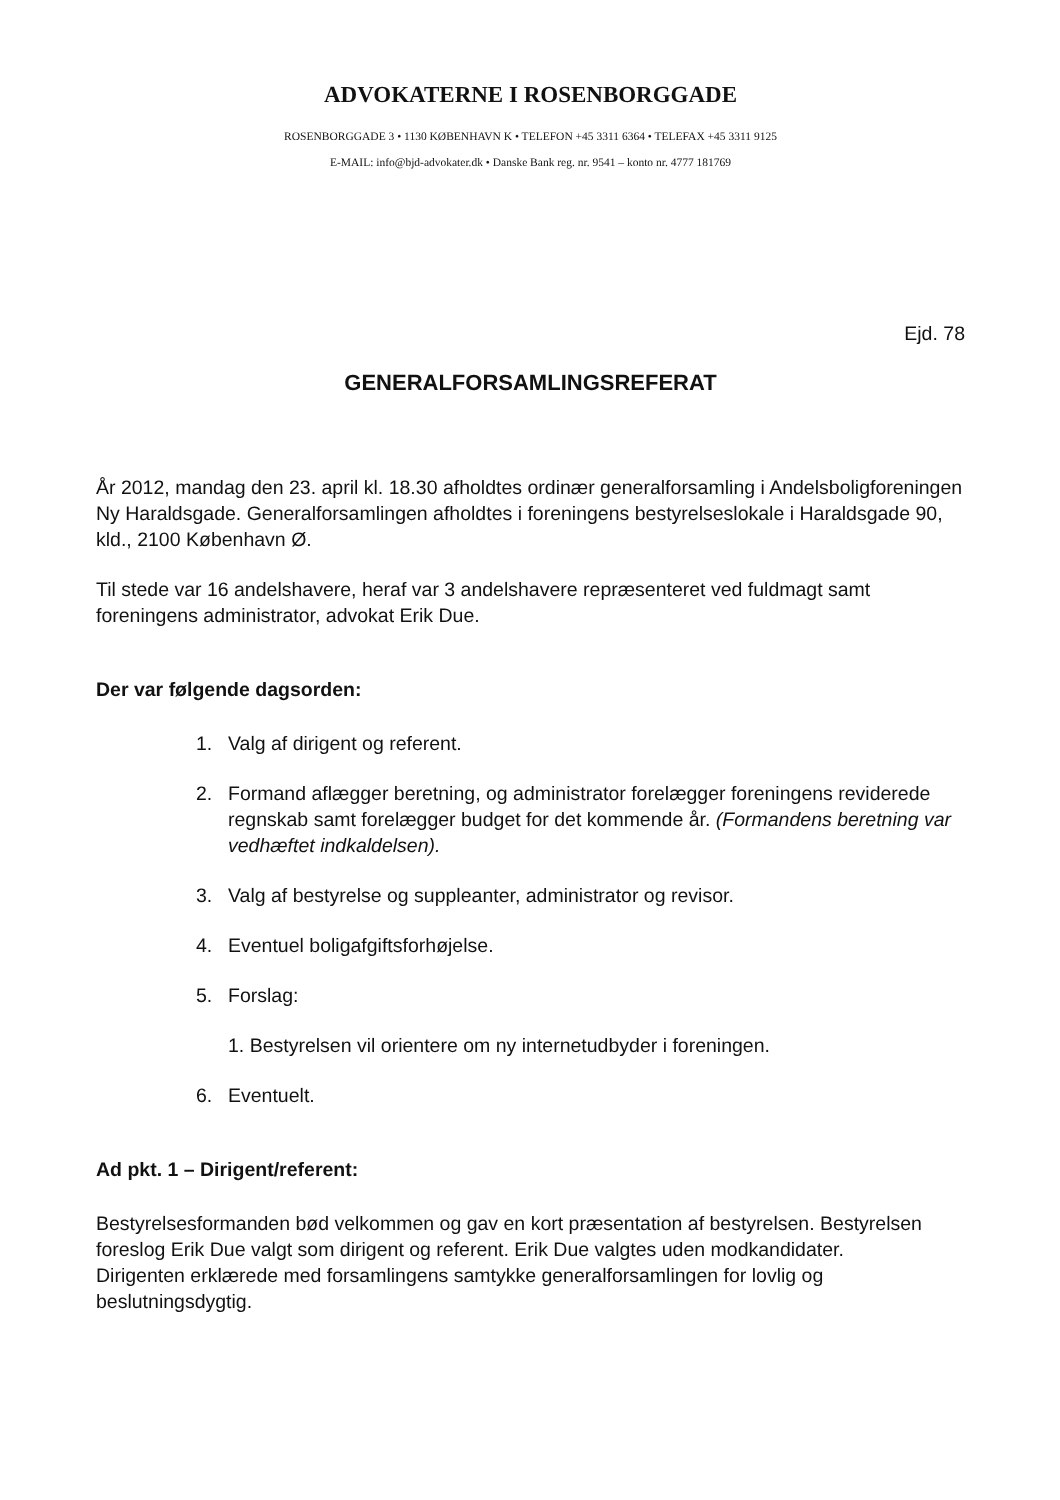ADVOKATERNE I ROSENBORGGADE
ROSENBORGGADE 3 • 1130 KØBENHAVN K • TELEFON +45 3311 6364 • TELEFAX +45 3311 9125
E-MAIL: info@bjd-advokater.dk • Danske Bank reg. nr. 9541 – konto nr. 4777 181769
Ejd. 78
GENERALFORSAMLINGSREFERAT
År 2012, mandag den 23. april kl. 18.30 afholdtes ordinær generalforsamling i Andelsboligforeningen Ny Haraldsgade. Generalforsamlingen afholdtes i foreningens bestyrelseslokale i Haraldsgade 90, kld., 2100 København Ø.
Til stede var 16 andelshavere, heraf var 3 andelshavere repræsenteret ved fuldmagt samt foreningens administrator, advokat Erik Due.
Der var følgende dagsorden:
1. Valg af dirigent og referent.
2. Formand aflægger beretning, og administrator forelægger foreningens reviderede regnskab samt forelægger budget for det kommende år. (Formandens beretning var vedhæftet indkaldelsen).
3. Valg af bestyrelse og suppleanter, administrator og revisor.
4. Eventuel boligafgiftsforhøjelse.
5. Forslag:
1. Bestyrelsen vil orientere om ny internetudbyder i foreningen.
6. Eventuelt.
Ad pkt. 1 – Dirigent/referent:
Bestyrelsesformanden bød velkommen og gav en kort præsentation af bestyrelsen. Bestyrelsen foreslog Erik Due valgt som dirigent og referent. Erik Due valgtes uden modkandidater.
Dirigenten erklærede med forsamlingens samtykke generalforsamlingen for lovlig og beslutningsdygtig.